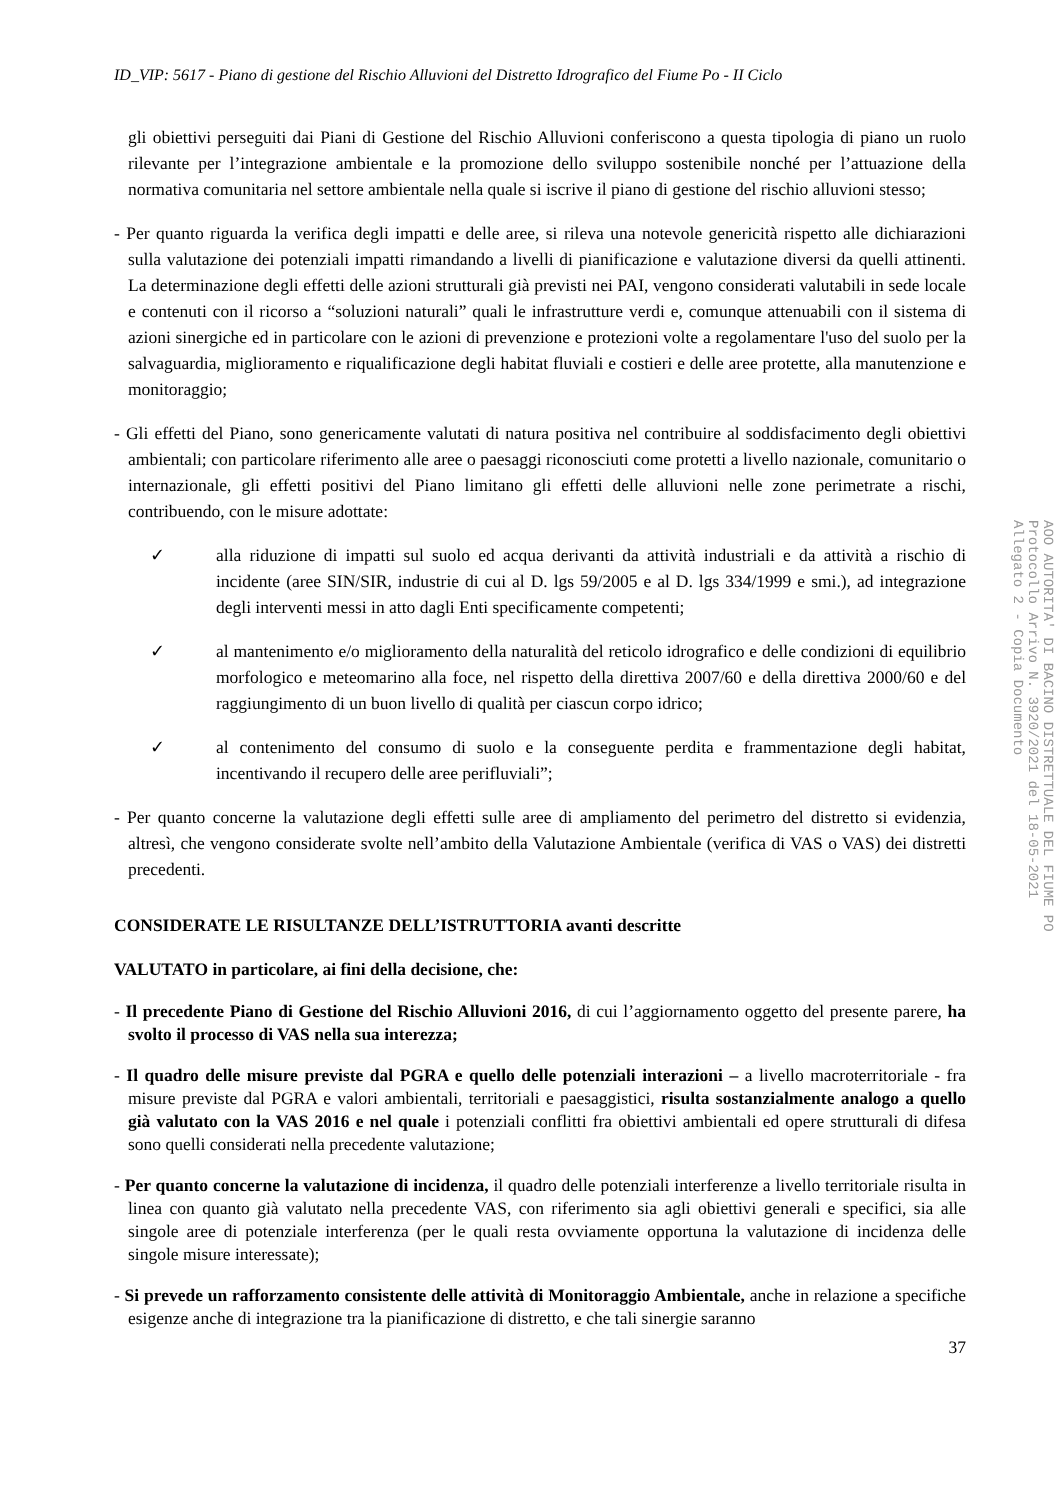ID_VIP: 5617 - Piano di gestione del Rischio Alluvioni del Distretto Idrografico del Fiume Po - II Ciclo
gli obiettivi perseguiti dai Piani di Gestione del Rischio Alluvioni conferiscono a questa tipologia di piano un ruolo rilevante per l’integrazione ambientale e la promozione dello sviluppo sostenibile nonché per l’attuazione della normativa comunitaria nel settore ambientale nella quale si iscrive il piano di gestione del rischio alluvioni stesso;
- Per quanto riguarda la verifica degli impatti e delle aree, si rileva una notevole genericità rispetto alle dichiarazioni sulla valutazione dei potenziali impatti rimandando a livelli di pianificazione e valutazione diversi da quelli attinenti. La determinazione degli effetti delle azioni strutturali già previsti nei PAI, vengono considerati valutabili in sede locale e contenuti con il ricorso a “soluzioni naturali” quali le infrastrutture verdi e, comunque attenuabili con il sistema di azioni sinergiche ed in particolare con le azioni di prevenzione e protezioni volte a regolamentare l'uso del suolo per la salvaguardia, miglioramento e riqualificazione degli habitat fluviali e costieri e delle aree protette, alla manutenzione e monitoraggio;
- Gli effetti del Piano, sono genericamente valutati di natura positiva nel contribuire al soddisfacimento degli obiettivi ambientali; con particolare riferimento alle aree o paesaggi riconosciuti come protetti a livello nazionale, comunitario o internazionale, gli effetti positivi del Piano limitano gli effetti delle alluvioni nelle zone perimetrate a rischi, contribuendo, con le misure adottate:
✓ alla riduzione di impatti sul suolo ed acqua derivanti da attività industriali e da attività a rischio di incidente (aree SIN/SIR, industrie di cui al D. lgs 59/2005 e al D. lgs 334/1999 e smi.), ad integrazione degli interventi messi in atto dagli Enti specificamente competenti;
✓ al mantenimento e/o miglioramento della naturalità del reticolo idrografico e delle condizioni di equilibrio morfologico e meteomarino alla foce, nel rispetto della direttiva 2007/60 e della direttiva 2000/60 e del raggiungimento di un buon livello di qualità per ciascun corpo idrico;
✓ al contenimento del consumo di suolo e la conseguente perdita e frammentazione degli habitat, incentivando il recupero delle aree perifluviali”;
- Per quanto concerne la valutazione degli effetti sulle aree di ampliamento del perimetro del distretto si evidenzia, altresì, che vengono considerate svolte nell’ambito della Valutazione Ambientale (verifica di VAS o VAS) dei distretti precedenti.
CONSIDERATE LE RISULTANZE DELL’ISTRUTTORIA avanti descritte
VALUTATO in particolare, ai fini della decisione, che:
- Il precedente Piano di Gestione del Rischio Alluvioni 2016, di cui l’aggiornamento oggetto del presente parere, ha svolto il processo di VAS nella sua interezza;
- Il quadro delle misure previste dal PGRA e quello delle potenziali interazioni – a livello macroterritoriale - fra misure previste dal PGRA e valori ambientali, territoriali e paesaggistici, risulta sostanzialmente analogo a quello già valutato con la VAS 2016 e nel quale i potenziali conflitti fra obiettivi ambientali ed opere strutturali di difesa sono quelli considerati nella precedente valutazione;
- Per quanto concerne la valutazione di incidenza, il quadro delle potenziali interferenze a livello territoriale risulta in linea con quanto già valutato nella precedente VAS, con riferimento sia agli obiettivi generali e specifici, sia alle singole aree di potenziale interferenza (per le quali resta ovviamente opportuna la valutazione di incidenza delle singole misure interessate);
- Si prevede un rafforzamento consistente delle attività di Monitoraggio Ambientale, anche in relazione a specifiche esigenze anche di integrazione tra la pianificazione di distretto, e che tali sinergie saranno
37
AOO AUTORITA' DI BACINO DISTRETTUALE DEL FIUME PO
Protocollo Arrivo N. 3920/2021 del 18-05-2021
Allegato 2 - Copia Documento